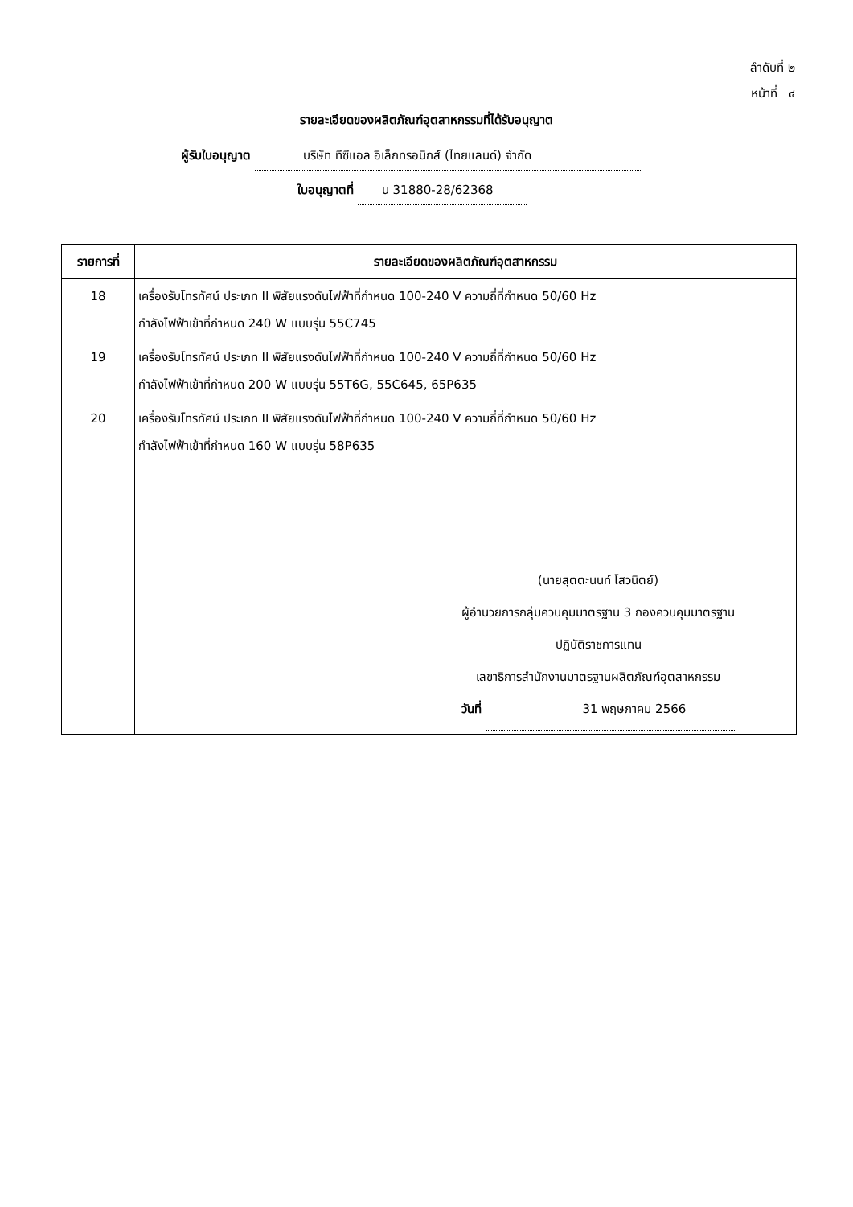ลำดับที่ ๒
หน้าที่ ๔
รายละเอียดของผลิตภัณฑ์อุตสาหกรรมที่ได้รับอนุญาต
ผู้รับใบอนุญาต บริษัท ทีซีแอล อิเล็กทรอนิกส์ (ไทยแลนด์) จำกัด
ใบอนุญาตที่ น 31880-28/62368
| รายการที่ | รายละเอียดของผลิตภัณฑ์อุตสาหกรรม |
| --- | --- |
| 18 | เครื่องรับโทรทัศน์ ประเภท II พิสัยแรงดันไฟฟ้าที่กำหนด 100-240 V ความถี่ที่กำหนด 50/60 Hz กำลังไฟฟ้าเข้าที่กำหนด 240 W แบบรุ่น 55C745 |
| 19 | เครื่องรับโทรทัศน์ ประเภท II พิสัยแรงดันไฟฟ้าที่กำหนด 100-240 V ความถี่ที่กำหนด 50/60 Hz กำลังไฟฟ้าเข้าที่กำหนด 200 W แบบรุ่น 55T6G, 55C645, 65P635 |
| 20 | เครื่องรับโทรทัศน์ ประเภท II พิสัยแรงดันไฟฟ้าที่กำหนด 100-240 V ความถี่ที่กำหนด 50/60 Hz กำลังไฟฟ้าเข้าที่กำหนด 160 W แบบรุ่น 58P635 (นายสุตตะนนท์ โสวนิตย์) ผู้อำนวยการกลุ่มควบคุมมาตรฐาน 3 กองควบคุมมาตรฐาน ปฏิบัติราชการแทน เลขาธิการสำนักงานมาตรฐานผลิตภัณฑ์อุตสาหกรรม วันที่ 31 พฤษภาคม 2566 |